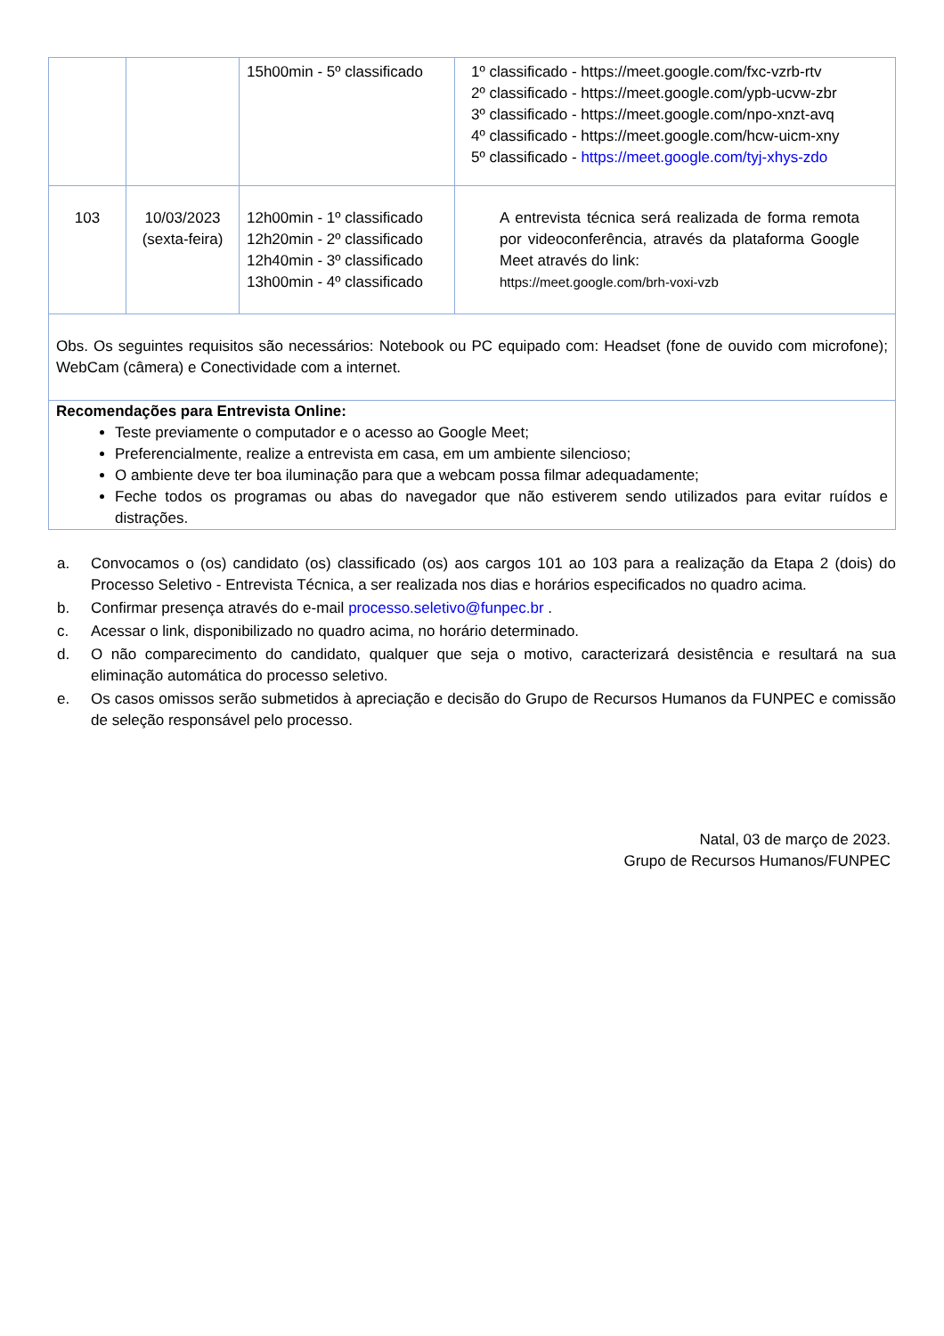| | | 15h00min - 5º classificado | 1º classificado - https://meet.google.com/fxc-vzrb-rtv 2º classificado - https://meet.google.com/ypb-ucvw-zbr 3º classificado - https://meet.google.com/npo-xnzt-avq 4º classificado - https://meet.google.com/hcw-uicm-xny 5º classificado - https://meet.google.com/tyj-xhys-zdo |
| 103 | 10/03/2023 (sexta-feira) | 12h00min - 1º classificado 12h20min - 2º classificado 12h40min - 3º classificado 13h00min - 4º classificado | A entrevista técnica será realizada de forma remota por videoconferência, através da plataforma Google Meet através do link: https://meet.google.com/brh-voxi-vzb |
| Obs. Os seguintes requisitos são necessários: Notebook ou PC equipado com: Headset (fone de ouvido com microfone); WebCam (câmera) e Conectividade com a internet. | | | |
| Recomendações para Entrevista Online: Teste previamente o computador e o acesso ao Google Meet; Preferencialmente, realize a entrevista em casa, em um ambiente silencioso; O ambiente deve ter boa iluminação para que a webcam possa filmar adequadamente; Feche todos os programas ou abas do navegador que não estiverem sendo utilizados para evitar ruídos e distrações. | | | |
a. Convocamos o (os) candidato (os) classificado (os) aos cargos 101 ao 103 para a realização da Etapa 2 (dois) do Processo Seletivo - Entrevista Técnica, a ser realizada nos dias e horários especificados no quadro acima.
b. Confirmar presença através do e-mail processo.seletivo@funpec.br .
c. Acessar o link, disponibilizado no quadro acima, no horário determinado.
d. O não comparecimento do candidato, qualquer que seja o motivo, caracterizará desistência e resultará na sua eliminação automática do processo seletivo.
e. Os casos omissos serão submetidos à apreciação e decisão do Grupo de Recursos Humanos da FUNPEC e comissão de seleção responsável pelo processo.
Natal, 03 de março de 2023.
Grupo de Recursos Humanos/FUNPEC